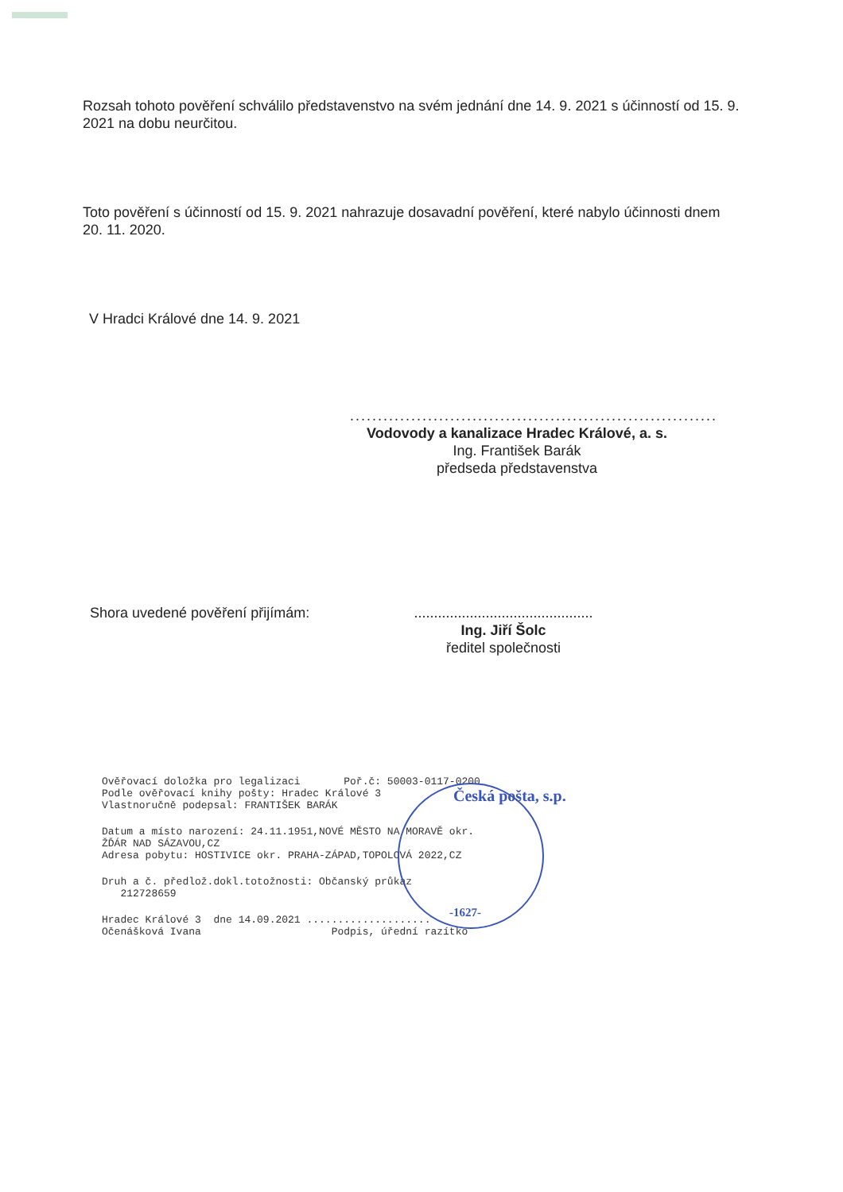Rozsah tohoto pověření schválilo představenstvo na svém jednání dne 14. 9. 2021 s účinností od 15. 9. 2021 na dobu neurčitou.
Toto pověření s účinností od 15. 9. 2021 nahrazuje dosavadní pověření, které nabylo účinnosti dnem 20. 11. 2020.
V Hradci Králové dne 14. 9. 2021
..................................................................
Vodovody a kanalizace Hradec Králové, a. s.
Ing. František Barák
předseda představenstva
Shora uvedené pověření přijímám: .............................................
Ing. Jiří Šolc
ředitel společnosti
Ověřovací doložka pro legalizaci Poř.č: 50003-0117-0200
Podle ověřovací knihy pošty: Hradec Králové 3
Vlastnoručně podepsal: FRANTIŠEK BARÁK
Datum a místo narození: 24.11.1951,NOVÉ MĚSTO NA MORAVĚ okr.
ŽĎÁR NAD SÁZAVOU,CZ
Adresa pobytu: HOSTIVICE okr. PRAHA-ZÁPAD,TOPOLOVÁ 2022,CZ
Druh a č. předlož.dokl.totožnosti: Občanský průkaz
212728659
Hradec Králové 3 dne 14.09.2021 ....................
Očenášková Ivana Podpis, úřední razítko
Česká pošta, s.p.
-1627-